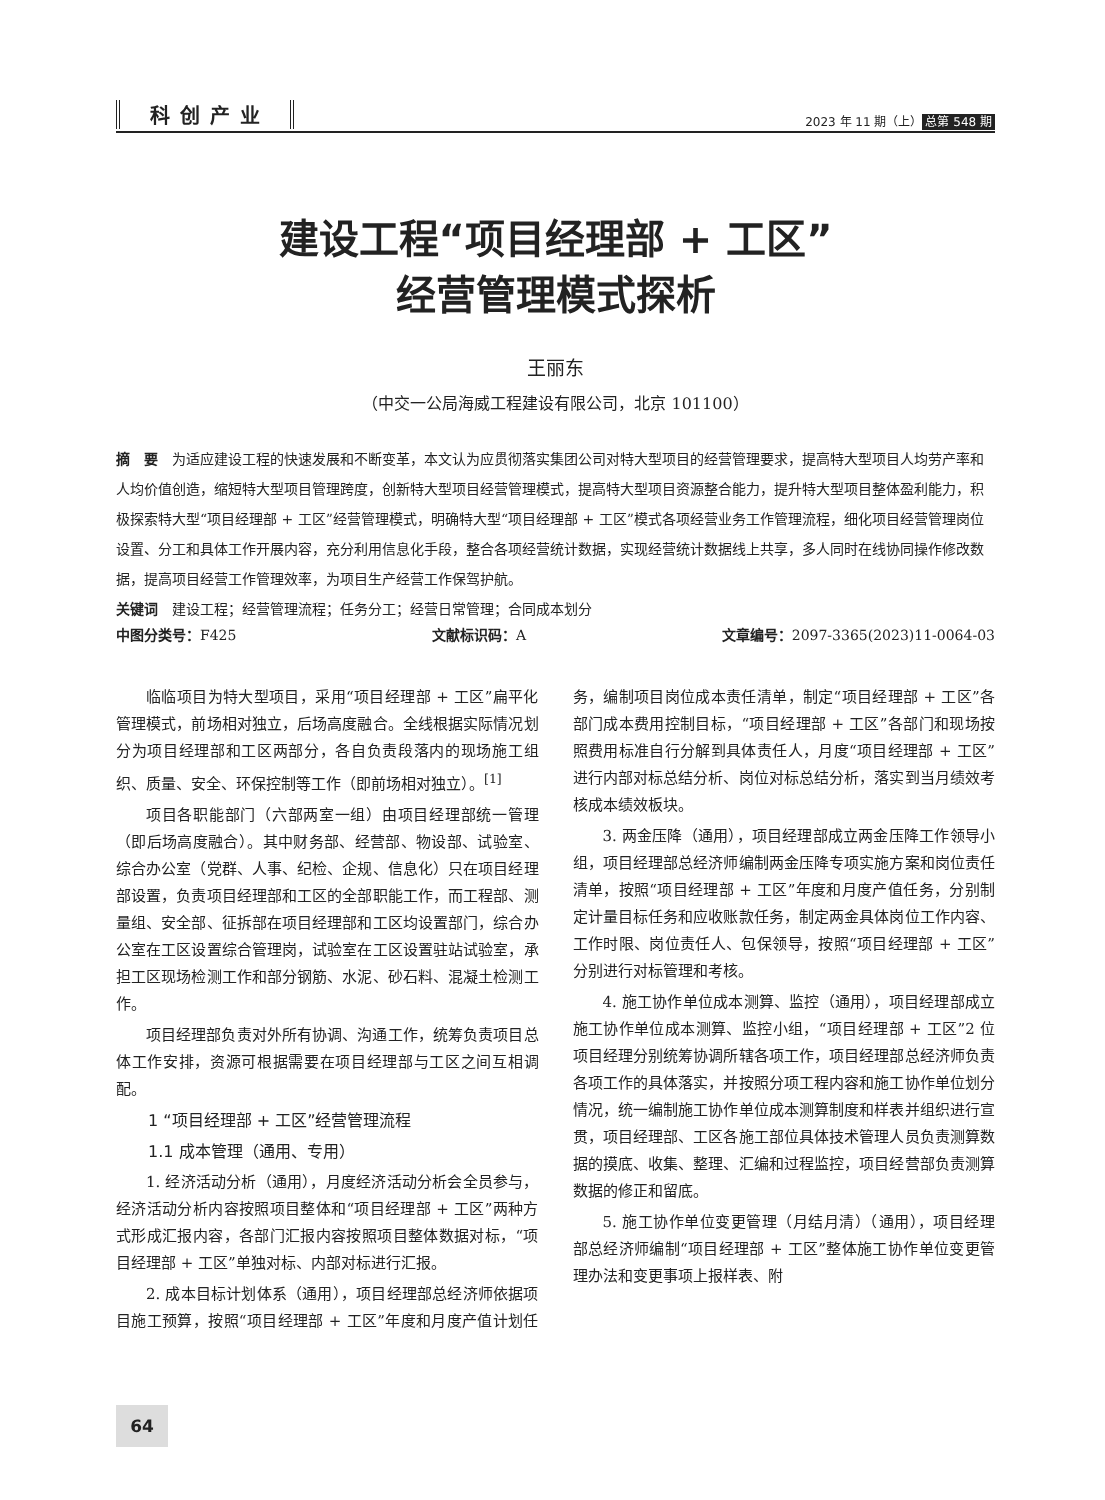科创产业 2023 年 11 期（上） 总第 548 期
建设工程“项目经理部 + 工区”
经营管理模式探析
王丽东
（中交一公局海威工程建设有限公司，北京 101100）
摘　要　为适应建设工程的快速发展和不断变革，本文认为应贯彻落实集团公司对特大型项目的经营管理要求，提高特大型项目人均劳产率和人均价值创造，缩短特大型项目管理跨度，创新特大型项目经营管理模式，提高特大型项目资源整合能力，提升特大型项目整体盈利能力，积极探索特大型“项目经理部 + 工区”经营管理模式，明确特大型“项目经理部 + 工区”模式各项经营业务工作管理流程，细化项目经营管理岗位设置、分工和具体工作开展内容，充分利用信息化手段，整合各项经营统计数据，实现经营统计数据线上共享，多人同时在线协同操作修改数据，提高项目经营工作管理效率，为项目生产经营工作保驾护航。
关键词　建设工程；经营管理流程；任务分工；经营日常管理；合同成本划分
中图分类号：F425 文献标识码：A 文章编号：2097-3365(2023)11-0064-03
临临项目为特大型项目，采用“项目经理部 + 工区”扁平化管理模式，前场相对独立，后场高度融合。全线根据实际情况划分为项目经理部和工区两部分，各自负责段落内的现场施工组织、质量、安全、环保控制等工作（即前场相对独立）。<sup>[1]</sup>
项目各职能部门（六部两室一组）由项目经理部统一管理（即后场高度融合）。其中财务部、经营部、物设部、试验室、综合办公室（党群、人事、纪检、企规、信息化）只在项目经理部设置，负责项目经理部和工区的全部职能工作，而工程部、测量组、安全部、征拆部在项目经理部和工区均设置部门，综合办公室在工区设置综合管理岗，试验室在工区设置驻站试验室，承担工区现场检测工作和部分钢筋、水泥、砂石料、混凝土检测工作。
项目经理部负责对外所有协调、沟通工作，统筹负责项目总体工作安排，资源可根据需要在项目经理部与工区之间互相调配。
1 “项目经理部 + 工区”经营管理流程
1.1 成本管理（通用、专用）
1. 经济活动分析（通用），月度经济活动分析会全员参与，经济活动分析内容按照项目整体和“项目经理部 + 工区”两种方式形成汇报内容，各部门汇报内容按照项目整体数据对标，“项目经理部 + 工区”单独对标、内部对标进行汇报。
2. 成本目标计划体系（通用），项目经理部总经济师依据项目施工预算，按照“项目经理部 + 工区”年度和月度产值计划任务，编制项目岗位成本责任清单，制定“项目经理部 + 工区”各部门成本费用控制目标，“项目经理部 + 工区”各部门和现场按照费用标准自行分解到具体责任人，月度“项目经理部 + 工区”进行内部对标总结分析、岗位对标总结分析，落实到当月绩效考核成本绩效板块。
3. 两金压降（通用），项目经理部成立两金压降工作领导小组，项目经理部总经济师编制两金压降专项实施方案和岗位责任清单，按照“项目经理部 + 工区”年度和月度产值任务，分别制定计量目标任务和应收账款任务，制定两金具体岗位工作内容、工作时限、岗位责任人、包保领导，按照“项目经理部 + 工区”分别进行对标管理和考核。
4. 施工协作单位成本测算、监控（通用），项目经理部成立施工协作单位成本测算、监控小组，“项目经理部 + 工区”2 位项目经理分别统筹协调所辖各项工作，项目经理部总经济师负责各项工作的具体落实，并按照分项工程内容和施工协作单位划分情况，统一编制施工协作单位成本测算制度和样表并组织进行宣贯，项目经理部、工区各施工部位具体技术管理人员负责测算数据的摸底、收集、整理、汇编和过程监控，项目经营部负责测算数据的修正和留底。
5. 施工协作单位变更管理（月结月清）（通用），项目经理部总经济师编制“项目经理部 + 工区”整体施工协作单位变更管理办法和变更事项上报样表、附
64